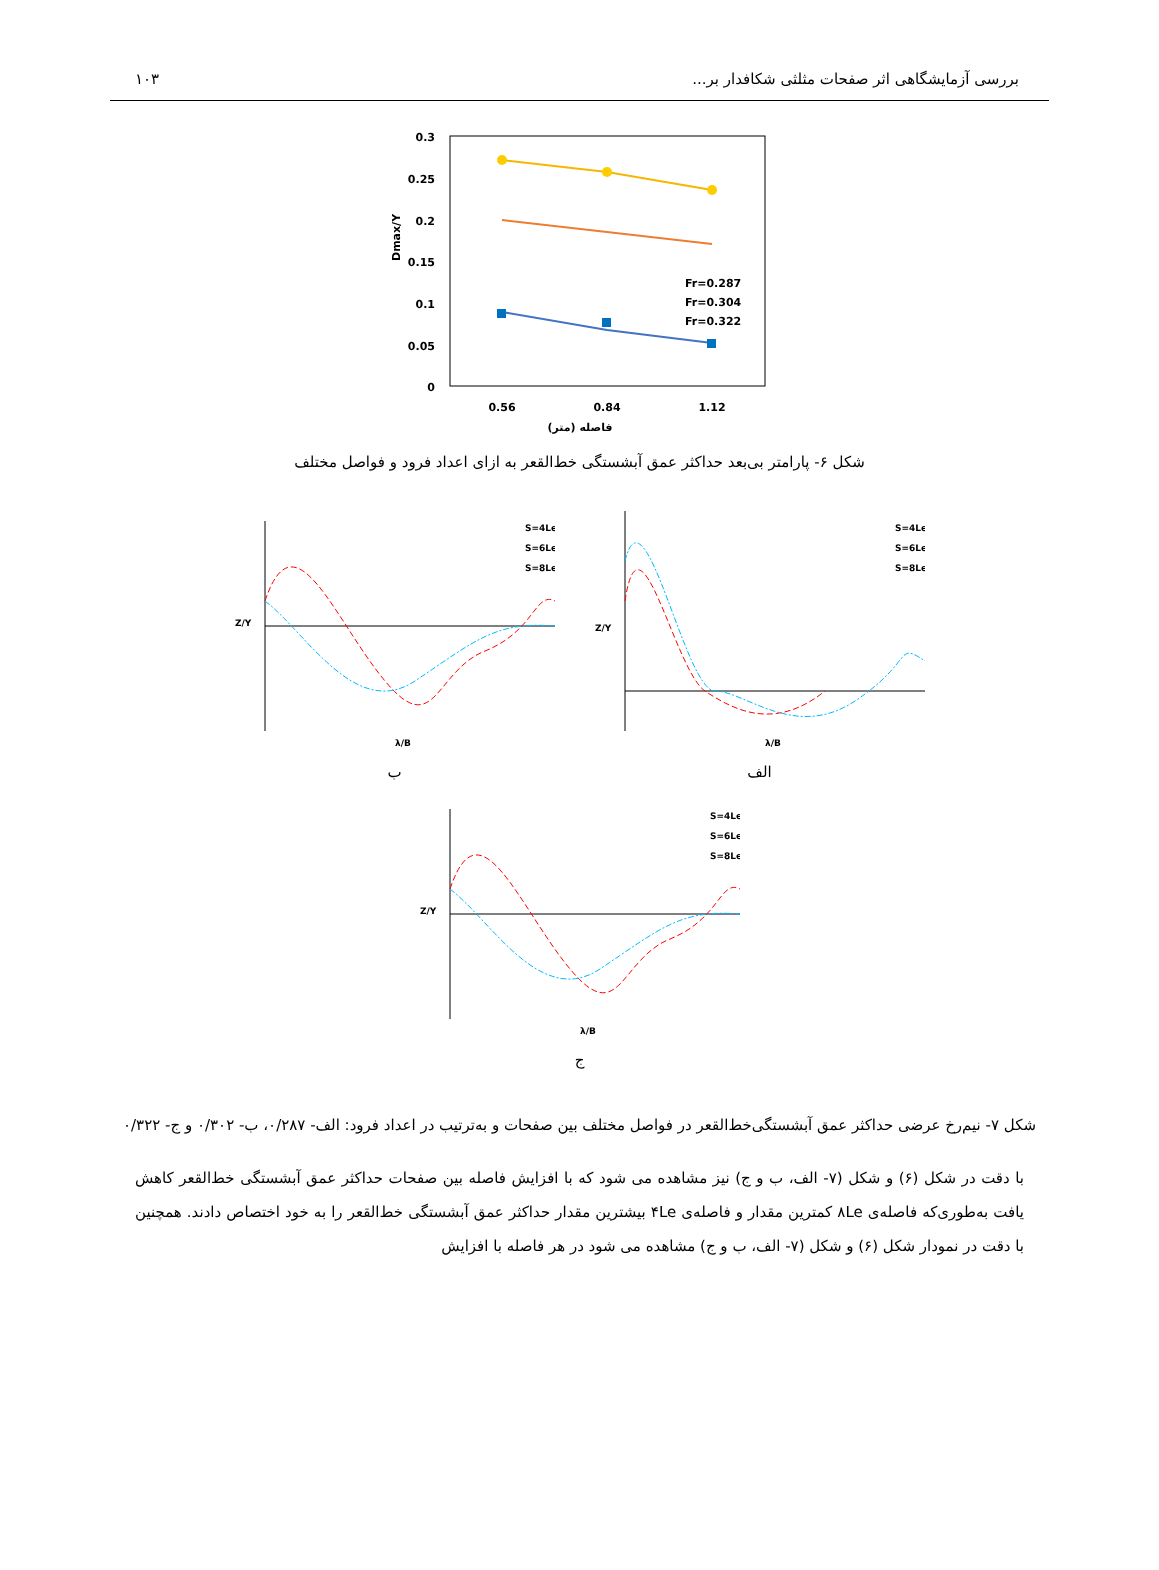بررسی آزمایشگاهی اثر صفحات مثلثی شکافدار بر... ۱۰۳
0.3
0.25
0.2
0.15
0.1
0.05
0
0.56
0.84
1.12
فاصله (متر)
Dmax/Y
Fr=0.287
Fr=0.304
Fr=0.322
شکل ۶- پارامتر بی‌بعد حداکثر عمق آبشستگی خط‌القعر به ازای اعداد فرود و فواصل مختلف
S=4Le
S=6Le
S=8Le
λ/B
Z/Y
ب
S=4Le
S=6Le
S=8Le
λ/B
Z/Y
الف
S=4Le
S=6Le
S=8Le
λ/B
Z/Y
ج
شکل ۷- نیم‌رخ عرضی حداکثر عمق آبشستگی‌خط‌القعر در فواصل مختلف بین صفحات و به‌ترتیب در اعداد فرود: الف- ۰/۲۸۷، ب- ۰/۳۰۲ و ج- ۰/۳۲۲
با دقت در شکل (۶) و شکل (۷- الف، ب و ج) نیز مشاهده می شود که با افزایش فاصله بین صفحات حداکثر عمق آبشستگی خط‌القعر کاهش یافت به‌طوری‌که فاصله‌ی ۸Le کمترین مقدار و فاصله‌ی ۴Le بیشترین مقدار حداکثر عمق آبشستگی خط‌القعر را به خود اختصاص دادند. همچنین با دقت در نمودار شکل (۶) و شکل (۷- الف، ب و ج) مشاهده می شود در هر فاصله با افزایش